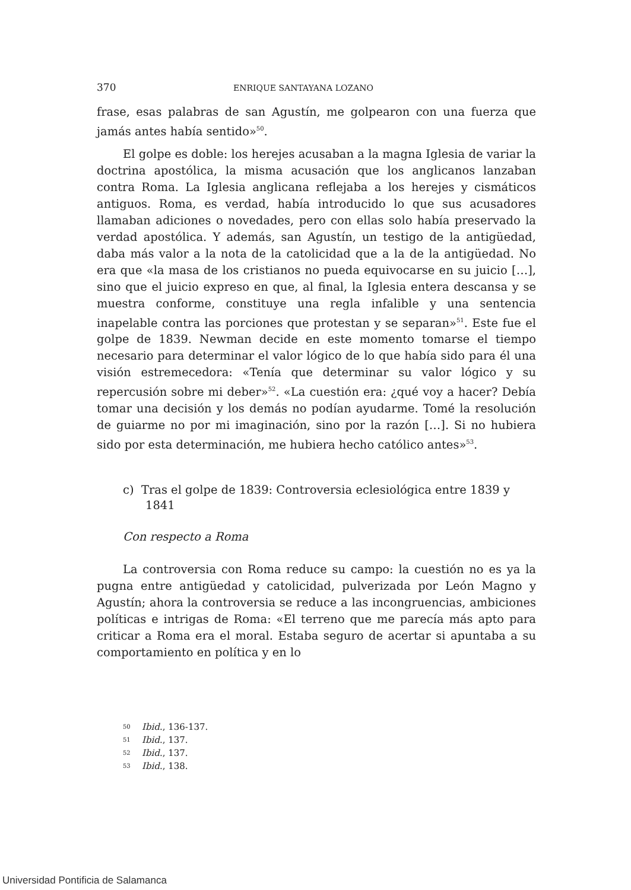370 ENRIQUE SANTAYANA LOZANO
frase, esas palabras de san Agustín, me golpearon con una fuerza que jamás antes había sentido»<sup>50</sup>.
El golpe es doble: los herejes acusaban a la magna Iglesia de variar la doctrina apostólica, la misma acusación que los anglicanos lanzaban contra Roma. La Iglesia anglicana reflejaba a los herejes y cismáticos antiguos. Roma, es verdad, había introducido lo que sus acusadores llamaban adiciones o novedades, pero con ellas solo había preservado la verdad apostólica. Y además, san Agustín, un testigo de la antigüedad, daba más valor a la nota de la catolicidad que a la de la antigüedad. No era que «la masa de los cristianos no pueda equivocarse en su juicio […], sino que el juicio expreso en que, al final, la Iglesia entera descansa y se muestra conforme, constituye una regla infalible y una sentencia inapelable contra las porciones que protestan y se separan»<sup>51</sup>. Este fue el golpe de 1839. Newman decide en este momento tomarse el tiempo necesario para determinar el valor lógico de lo que había sido para él una visión estremecedora: «Tenía que determinar su valor lógico y su repercusión sobre mi deber»<sup>52</sup>. «La cuestión era: ¿qué voy a hacer? Debía tomar una decisión y los demás no podían ayudarme. Tomé la resolución de guiarme no por mi imaginación, sino por la razón […]. Si no hubiera sido por esta determinación, me hubiera hecho católico antes»<sup>53</sup>.
c) Tras el golpe de 1839: Controversia eclesiológica entre 1839 y 1841
Con respecto a Roma
La controversia con Roma reduce su campo: la cuestión no es ya la pugna entre antigüedad y catolicidad, pulverizada por León Magno y Agustín; ahora la controversia se reduce a las incongruencias, ambiciones políticas e intrigas de Roma: «El terreno que me parecía más apto para criticar a Roma era el moral. Estaba seguro de acertar si apuntaba a su comportamiento en política y en lo
50 Ibid., 136-137.
51 Ibid., 137.
52 Ibid., 137.
53 Ibid., 138.
Universidad Pontificia de Salamanca